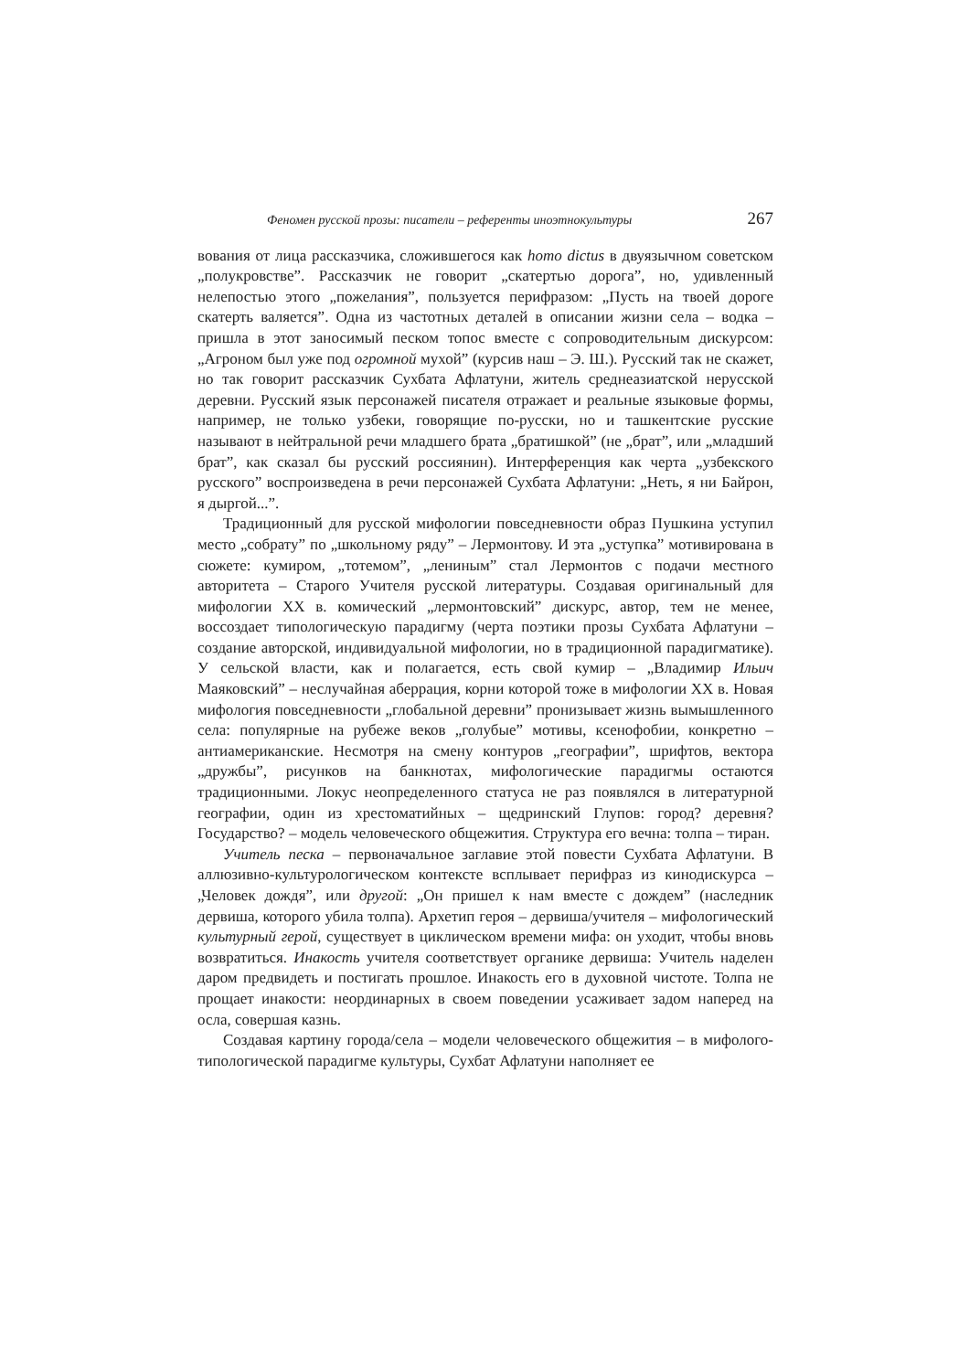Феномен русской прозы: писатели – референты иноэтнокультуры 267
вования от лица рассказчика, сложившегося как homo dictus в двуязычном советском „полукровстве”. Рассказчик не говорит „скатертью дорога”, но, удивленный нелепостью этого „пожелания”, пользуется перифразом: „Пусть на твоей дороге скатерть валяется”. Одна из частотных деталей в описании жизни села – водка – пришла в этот заносимый песком топос вместе с сопроводительным дискурсом: „Агроном был уже под огромной мухой” (курсив наш – Э. Ш.). Русский так не скажет, но так говорит рассказчик Сухбата Афлатуни, житель среднеазиатской нерусской деревни. Русский язык персонажей писателя отражает и реальные языковые формы, например, не только узбеки, говорящие по-русски, но и ташкентские русские называют в нейтральной речи младшего брата „братишкой” (не „брат”, или „младший брат”, как сказал бы русский россиянин). Интерференция как черта „узбекского русского” воспроизведена в речи персонажей Сухбата Афлатуни: „Неть, я ни Байрон, я дыргой...”.
Традиционный для русской мифологии повседневности образ Пушкина уступил место „собрату” по „школьному ряду” – Лермонтову. И эта „уступка” мотивирована в сюжете: кумиром, „тотемом”, „лениным” стал Лермонтов с подачи местного авторитета – Старого Учителя русской литературы. Создавая оригинальный для мифологии XX в. комический „лермонтовский” дискурс, автор, тем не менее, воссоздает типологическую парадигму (черта поэтики прозы Сухбата Афлатуни – создание авторской, индивидуальной мифологии, но в традиционной парадигматике). У сельской власти, как и полагается, есть свой кумир – „Владимир Ильич Маяковский” – неслучайная аберрация, корни которой тоже в мифологии XX в. Новая мифология повседневности „глобальной деревни” пронизывает жизнь вымышленного села: популярные на рубеже веков „голубые” мотивы, ксенофобии, конкретно – антиамериканские. Несмотря на смену контуров „географии”, шрифтов, вектора „дружбы”, рисунков на банкнотах, мифологические парадигмы остаются традиционными. Локус неопределенного статуса не раз появлялся в литературной географии, один из хрестоматийных – щедринский Глупов: город? деревня? Государство? – модель человеческого общежития. Структура его вечна: толпа – тиран.
Учитель песка – первоначальное заглавие этой повести Сухбата Афлатуни. В аллюзивно-культурологическом контексте всплывает перифраз из кинодискурса – „Человек дождя”, или другой: „Он пришел к нам вместе с дождем” (наследник дервиша, которого убила толпа). Архетип героя – дервиша/учителя – мифологический культурный герой, существует в циклическом времени мифа: он уходит, чтобы вновь возвратиться. Инакость учителя соответствует органике дервиша: Учитель наделен даром предвидеть и постигать прошлое. Инакость его в духовной чистоте. Толпа не прощает инакости: неординарных в своем поведении усаживает задом наперед на осла, совершая казнь.
Создавая картину города/села – модели человеческого общежития – в мифолого-типологической парадигме культуры, Сухбат Афлатуни наполняет ее